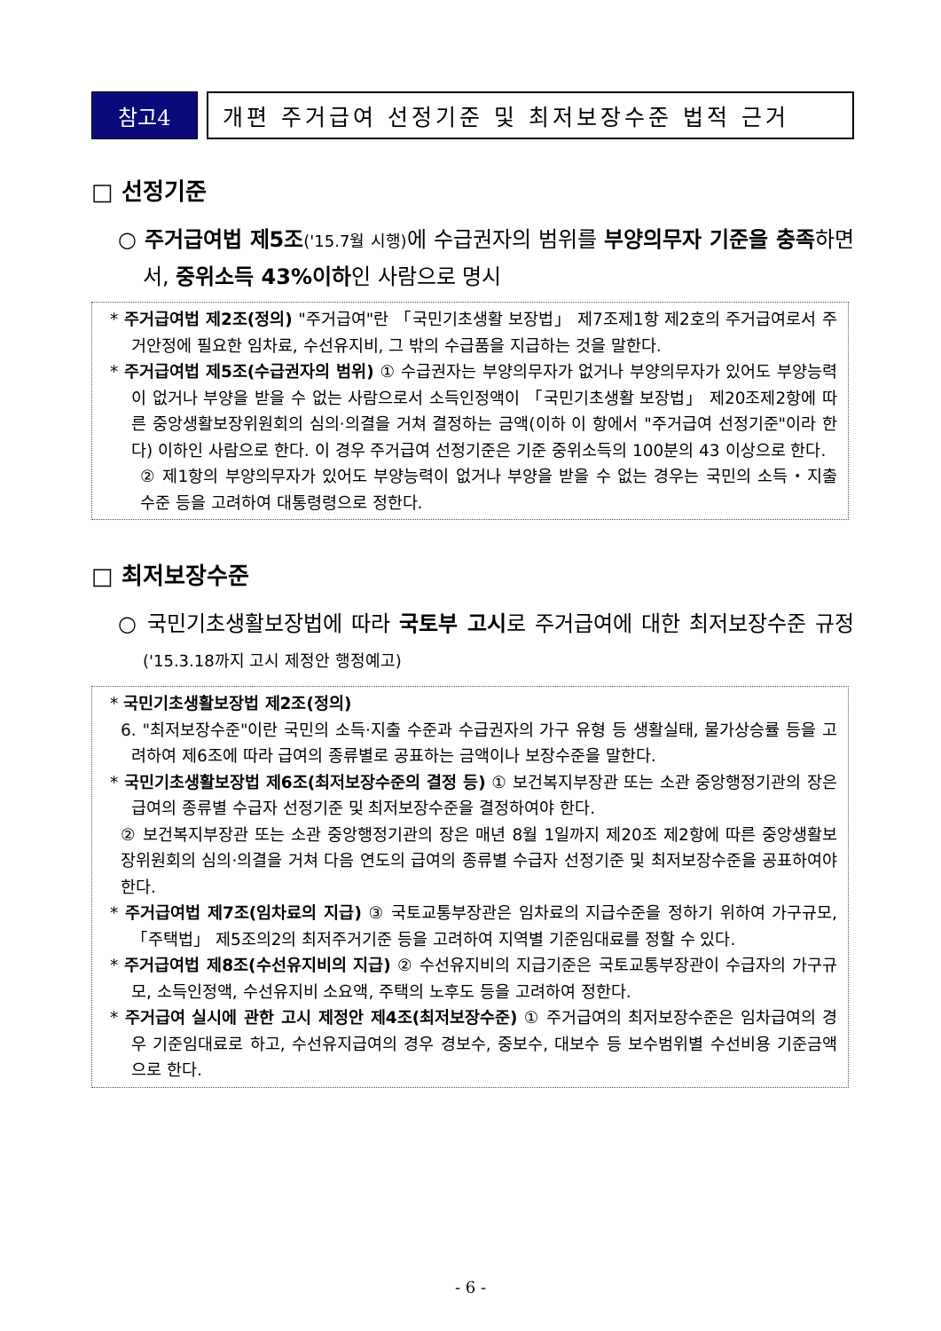참고4
개편 주거급여 선정기준 및 최저보장수준 법적 근거
□ 선정기준
○ 주거급여법 제5조('15.7월 시행) 에 수급권자의 범위를 부양의무자 기준을 충족하면서, 중위소득 43%이하인 사람으로 명시
* 주거급여법 제2조(정의) "주거급여"란 「국민기초생활 보장법」 제7조제1항 제2호의 주거급여로서 주거안정에 필요한 임차료, 수선유지비, 그 밖의 수급품을 지급하는 것을 말한다.
* 주거급여법 제5조(수급권자의 범위) ① 수급권자는 부양의무자가 없거나 부양의무자가 있어도 부양능력이 없거나 부양을 받을 수 없는 사람으로서 소득인정액이 「국민기초생활 보장법」 제20조제2항에 따른 중앙생활보장위원회의 심의·의결을 거쳐 결정하는 금액(이하 이 항에서 "주거급여 선정기준"이라 한다) 이하인 사람으로 한다. 이 경우 주거급여 선정기준은 기준 중위소득의 100분의 43 이상으로 한다.
② 제1항의 부양의무자가 있어도 부양능력이 없거나 부양을 받을 수 없는 경우는 국민의 소득・지출 수준 등을 고려하여 대통령령으로 정한다.
□ 최저보장수준
○ 국민기초생활보장법에 따라 국토부 고시로 주거급여에 대한 최저보장수준 규정('15.3.18까지 고시 제정안 행정예고)
* 국민기초생활보장법 제2조(정의)
6. "최저보장수준"이란 국민의 소득·지출 수준과 수급권자의 가구 유형 등 생활실태, 물가상승률 등을 고려하여 제6조에 따라 급여의 종류별로 공표하는 금액이나 보장수준을 말한다.
* 국민기초생활보장법 제6조(최저보장수준의 결정 등) ① 보건복지부장관 또는 소관 중앙행정기관의 장은 급여의 종류별 수급자 선정기준 및 최저보장수준을 결정하여야 한다.
② 보건복지부장관 또는 소관 중앙행정기관의 장은 매년 8월 1일까지 제20조 제2항에 따른 중앙생활보장위원회의 심의·의결을 거쳐 다음 연도의 급여의 종류별 수급자 선정기준 및 최저보장수준을 공표하여야 한다.
* 주거급여법 제7조(임차료의 지급) ③ 국토교통부장관은 임차료의 지급수준을 정하기 위하여 가구규모, 「주택법」 제5조의2의 최저주거기준 등을 고려하여 지역별 기준임대료를 정할 수 있다.
* 주거급여법 제8조(수선유지비의 지급) ② 수선유지비의 지급기준은 국토교통부장관이 수급자의 가구규모, 소득인정액, 수선유지비 소요액, 주택의 노후도 등을 고려하여 정한다.
* 주거급여 실시에 관한 고시 제정안 제4조(최저보장수준) ① 주거급여의 최저보장수준은 임차급여의 경우 기준임대료로 하고, 수선유지급여의 경우 경보수, 중보수, 대보수 등 보수범위별 수선비용 기준금액으로 한다.
- 6 -